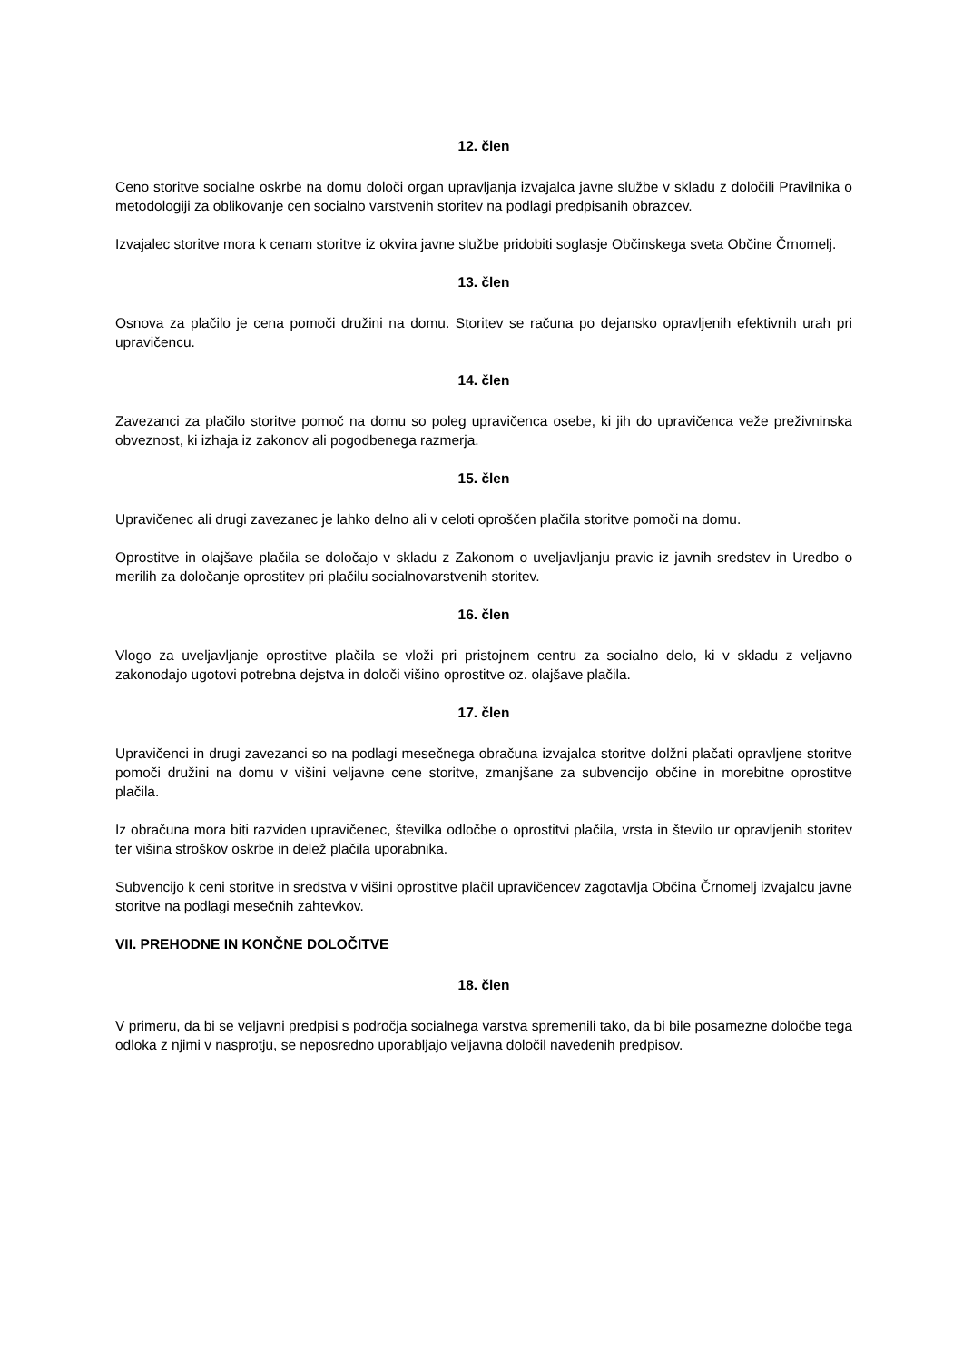12. člen
Ceno storitve socialne oskrbe na domu določi organ upravljanja izvajalca javne službe v skladu z določili Pravilnika o metodologiji za oblikovanje cen socialno varstvenih storitev na podlagi predpisanih obrazcev.
Izvajalec storitve mora k cenam storitve iz okvira javne službe pridobiti soglasje Občinskega sveta Občine Črnomelj.
13. člen
Osnova za plačilo je cena pomoči družini na domu. Storitev se računa po dejansko opravljenih efektivnih urah pri upravičencu.
14. člen
Zavezanci za plačilo storitve pomoč na domu so poleg upravičenca osebe, ki jih do upravičenca veže preživninska obveznost, ki izhaja iz zakonov ali pogodbenega razmerja.
15. člen
Upravičenec ali drugi zavezanec je lahko delno ali v celoti oproščen plačila storitve pomoči na domu.
Oprostitve in olajšave plačila se določajo v skladu z Zakonom o uveljavljanju pravic iz javnih sredstev in Uredbo o merilih za določanje oprostitev pri plačilu socialnovarstvenih storitev.
16. člen
Vlogo za uveljavljanje oprostitve plačila se vloži pri pristojnem centru za socialno delo, ki v skladu z veljavno zakonodajo ugotovi potrebna dejstva in določi višino oprostitve oz. olajšave plačila.
17. člen
Upravičenci in drugi zavezanci so na podlagi mesečnega obračuna izvajalca storitve dolžni plačati opravljene storitve pomoči družini na domu v višini veljavne cene storitve, zmanjšane za subvencijo občine in morebitne oprostitve plačila.
Iz obračuna mora biti razviden upravičenec, številka odločbe o oprostitvi plačila, vrsta in število ur opravljenih storitev ter višina stroškov oskrbe in delež plačila uporabnika.
Subvencijo k ceni storitve in sredstva v višini oprostitve plačil upravičencev zagotavlja Občina Črnomelj izvajalcu javne storitve na podlagi mesečnih zahtevkov.
VII. PREHODNE IN KONČNE DOLOČITVE
18. člen
V primeru, da bi se veljavni predpisi s področja socialnega varstva spremenili tako, da bi bile posamezne določbe tega odloka z njimi v nasprotju, se neposredno uporabljajo veljavna določil navedenih predpisov.